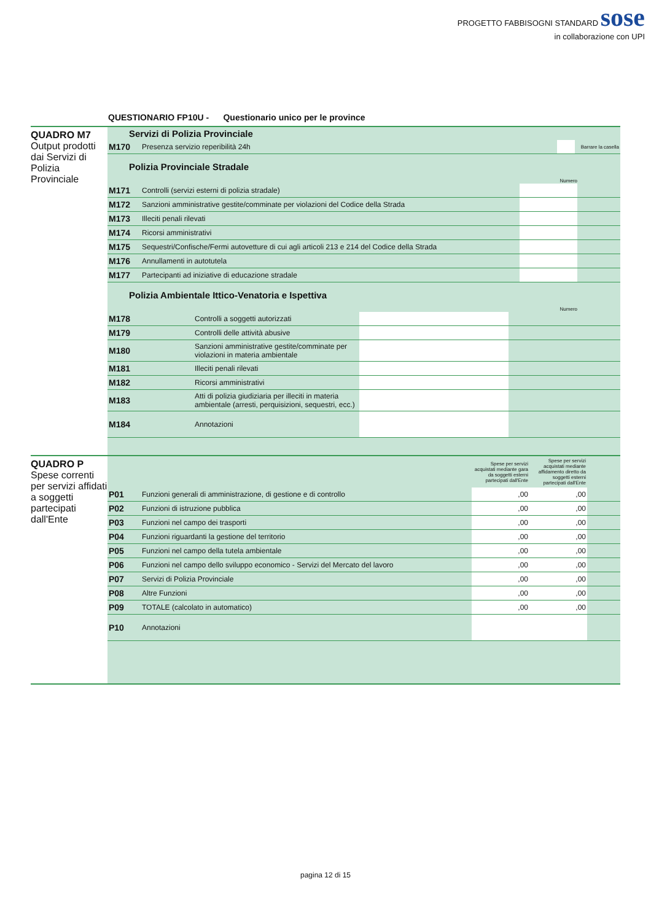PROGETTO FABBISOGNI STANDARD sose
in collaborazione con UPI
QUESTIONARIO FP10U - Questionario unico per le province
QUADRO M7
Output prodotti dai Servizi di Polizia Provinciale
Servizi di Polizia Provinciale
| M170 | Presenza servizio reperibilità 24h | | Barrare la casella |
Polizia Provinciale Stradale
Numero
| M171 | Controlli (servizi esterni di polizia stradale) | | |
| M172 | Sanzioni amministrative gestite/comminate per violazioni del Codice della Strada | | |
| M173 | Illeciti penali rilevati | | |
| M174 | Ricorsi amministrativi | | |
| M175 | Sequestri/Confische/Fermi autovetture di cui agli articoli 213 e 214 del Codice della Strada | | |
| M176 | Annullamenti in autotutela | | |
| M177 | Partecipanti ad iniziative di educazione stradale | | |
Polizia Ambientale Ittico-Venatoria e Ispettiva
Numero
| M178 | Controlli a soggetti autorizzati | | |
| M179 | Controlli delle attività abusive | | |
| M180 | Sanzioni amministrative gestite/comminate per violazioni in materia ambientale | | |
| M181 | Illeciti penali rilevati | | |
| M182 | Ricorsi amministrativi | | |
| M183 | Atti di polizia giudiziaria per illeciti in materia ambientale (arresti, perquisizioni, sequestri, ecc.) | | |
| M184 | Annotazioni | | |
QUADRO P
Spese correnti per servizi affidati a soggetti partecipati dall'Ente
| | | Spese per servizi acquistati mediante gara da soggetti esterni partecipati dall'Ente | Spese per servizi acquistati mediante affidamento diretto da soggetti esterni partecipati dall'Ente | |
| P01 | Funzioni generali di amministrazione, di gestione e di controllo | ,00 | ,00 | |
| P02 | Funzioni di istruzione pubblica | ,00 | ,00 | |
| P03 | Funzioni nel campo dei trasporti | ,00 | ,00 | |
| P04 | Funzioni riguardanti la gestione del territorio | ,00 | ,00 | |
| P05 | Funzioni nel campo della tutela ambientale | ,00 | ,00 | |
| P06 | Funzioni nel campo dello sviluppo economico - Servizi del Mercato del lavoro | ,00 | ,00 | |
| P07 | Servizi di Polizia Provinciale | ,00 | ,00 | |
| P08 | Altre Funzioni | ,00 | ,00 | |
| P09 | TOTALE (calcolato in automatico) | ,00 | ,00 | |
| P10 | Annotazioni | | | |
pagina 12 di 15